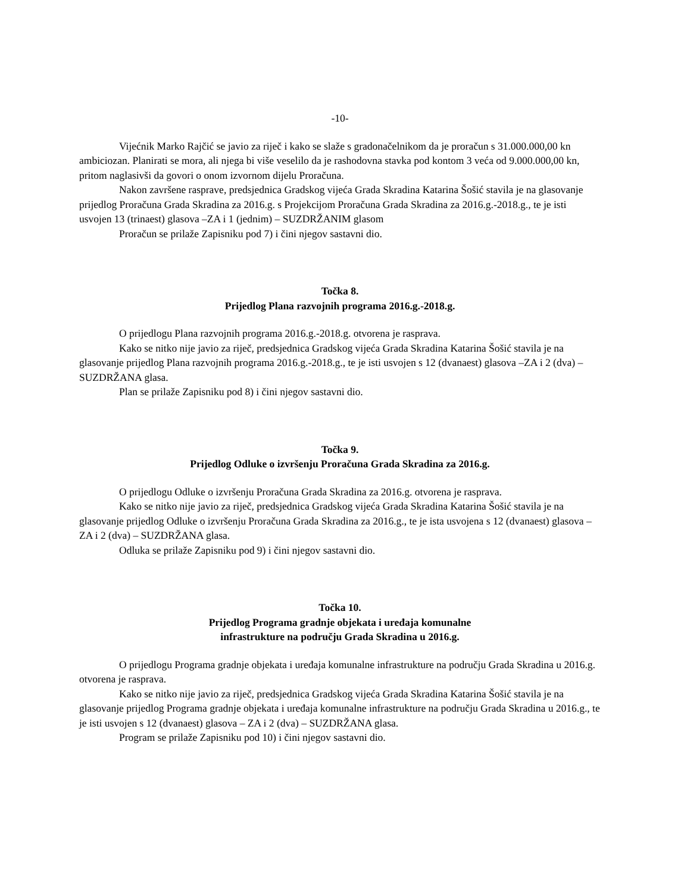-10-
Vijećnik Marko Rajčić se javio za riječ i kako se slaže s gradonačelnikom da je proračun s 31.000.000,00 kn ambiciozan. Planirati se mora, ali njega bi više veselilo da je rashodovna stavka pod kontom 3 veća od 9.000.000,00 kn, pritom naglasivši da govori o onom izvornom dijelu Proračuna.
Nakon završene rasprave, predsjednica Gradskog vijeća Grada Skradina Katarina Šošić stavila je na glasovanje prijedlog Proračuna Grada Skradina za 2016.g. s Projekcijom Proračuna Grada Skradina za 2016.g.-2018.g., te je isti usvojen 13 (trinaest) glasova –ZA i 1 (jednim) – SUZDRŽANIM glasom
Proračun se prilaže Zapisniku pod 7) i čini njegov sastavni dio.
Točka 8.
Prijedlog Plana razvojnih programa 2016.g.-2018.g.
O prijedlogu Plana razvojnih programa 2016.g.-2018.g. otvorena je rasprava.
Kako se nitko nije javio za riječ, predsjednica Gradskog vijeća Grada Skradina Katarina Šošić stavila je na glasovanje prijedlog Plana razvojnih programa 2016.g.-2018.g., te je isti usvojen s 12 (dvanaest) glasova –ZA i 2 (dva) – SUZDRŽANA glasa.
Plan se prilaže Zapisniku pod 8) i čini njegov sastavni dio.
Točka 9.
Prijedlog Odluke o izvršenju Proračuna Grada Skradina za 2016.g.
O prijedlogu Odluke o izvršenju Proračuna Grada Skradina za 2016.g. otvorena je rasprava.
Kako se nitko nije javio za riječ, predsjednica Gradskog vijeća Grada Skradina Katarina Šošić stavila je na glasovanje prijedlog Odluke o izvršenju Proračuna Grada Skradina za 2016.g., te je ista usvojena s 12 (dvanaest) glasova –ZA i 2 (dva) – SUZDRŽANA glasa.
Odluka se prilaže Zapisniku pod 9) i čini njegov sastavni dio.
Točka 10.
Prijedlog Programa gradnje objekata i uređaja komunalne
infrastrukture na području Grada Skradina u 2016.g.
O prijedlogu Programa gradnje objekata i uređaja komunalne infrastrukture na području Grada Skradina u 2016.g. otvorena je rasprava.
Kako se nitko nije javio za riječ, predsjednica Gradskog vijeća Grada Skradina Katarina Šošić stavila je na glasovanje prijedlog Programa gradnje objekata i uređaja komunalne infrastrukture na području Grada Skradina u 2016.g., te je isti usvojen s 12 (dvanaest) glasova – ZA i 2 (dva) – SUZDRŽANA glasa.
Program se prilaže Zapisniku pod 10) i čini njegov sastavni dio.